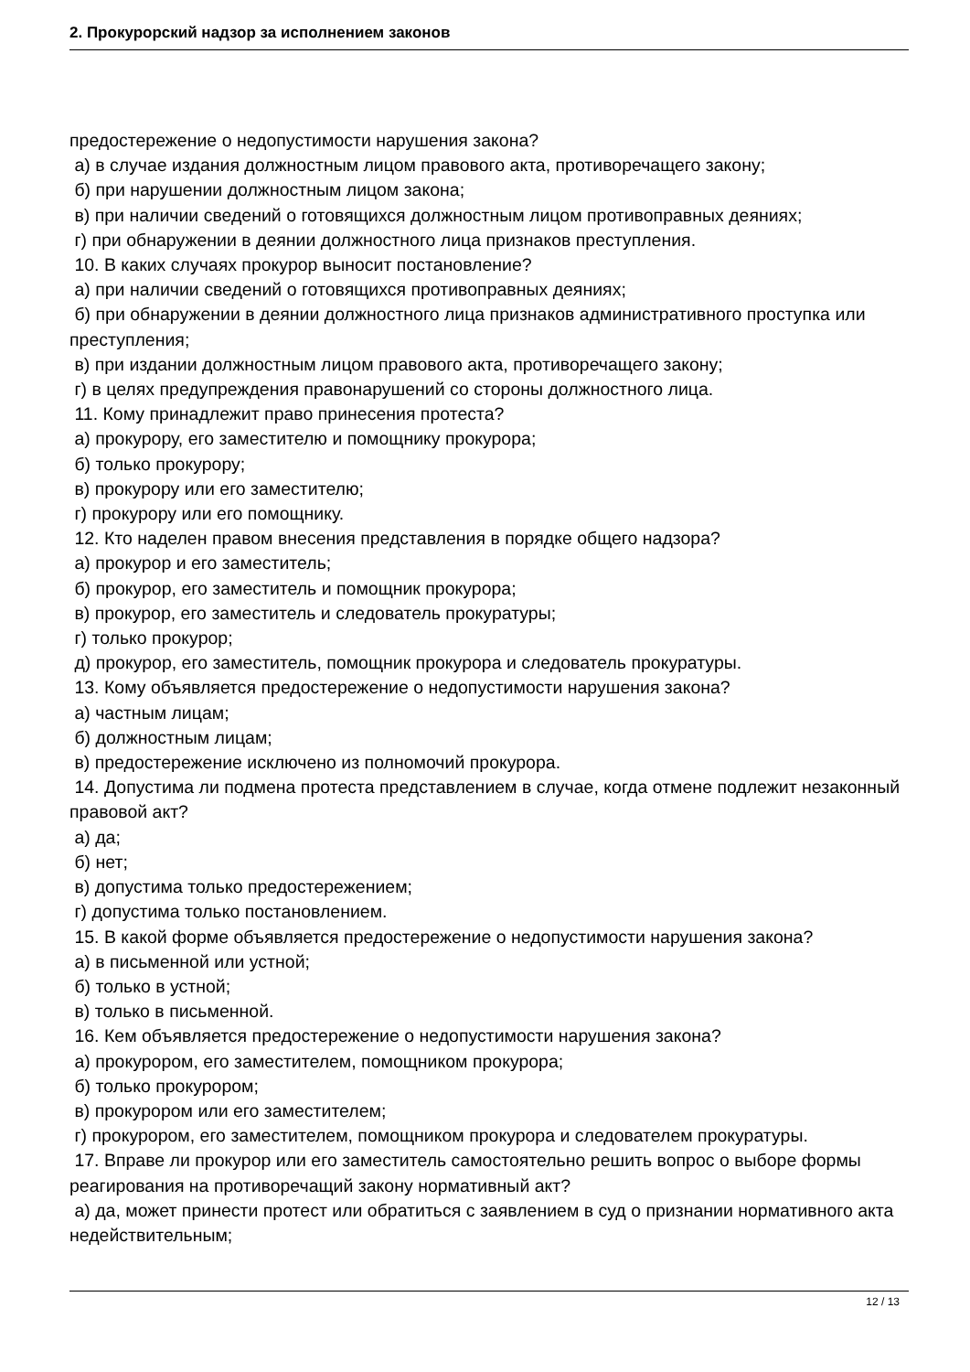2. Прокурорский надзор за исполнением законов
предостережение о недопустимости нарушения закона?
а) в случае издания должностным лицом правового акта, противоречащего закону;
б) при нарушении должностным лицом закона;
в) при наличии сведений о готовящихся должностным лицом противоправных деяниях;
г) при обнаружении в деянии должностного лица признаков преступления.
10. В каких случаях прокурор выносит постановление?
а) при наличии сведений о готовящихся противоправных деяниях;
б) при обнаружении в деянии должностного лица признаков административного проступка или преступления;
в) при издании должностным лицом правового акта, противоречащего закону;
г) в целях предупреждения правонарушений со стороны должностного лица.
11. Кому принадлежит право принесения протеста?
а) прокурору, его заместителю и помощнику прокурора;
б) только прокурору;
в) прокурору или его заместителю;
г) прокурору или его помощнику.
12. Кто наделен правом внесения представления в порядке общего надзора?
а) прокурор и его заместитель;
б) прокурор, его заместитель и помощник прокурора;
в) прокурор, его заместитель и следователь прокуратуры;
г) только прокурор;
д) прокурор, его заместитель, помощник прокурора и следователь прокуратуры.
13. Кому объявляется предостережение о недопустимости нарушения закона?
а) частным лицам;
б) должностным лицам;
в) предостережение исключено из полномочий прокурора.
14. Допустима ли подмена протеста представлением в случае, когда отмене подлежит незаконный правовой акт?
а) да;
б) нет;
в) допустима только предостережением;
г) допустима только постановлением.
15. В какой форме объявляется предостережение о недопустимости нарушения закона?
а) в письменной или устной;
б) только в устной;
в) только в письменной.
16. Кем объявляется предостережение о недопустимости нарушения закона?
а) прокурором, его заместителем, помощником прокурора;
б) только прокурором;
в) прокурором или его заместителем;
г) прокурором, его заместителем, помощником прокурора и следователем прокуратуры.
17. Вправе ли прокурор или его заместитель самостоятельно решить вопрос о выборе формы реагирования на противоречащий закону нормативный акт?
а) да, может принести протест или обратиться с заявлением в суд о признании нормативного акта недействительным;
12 / 13